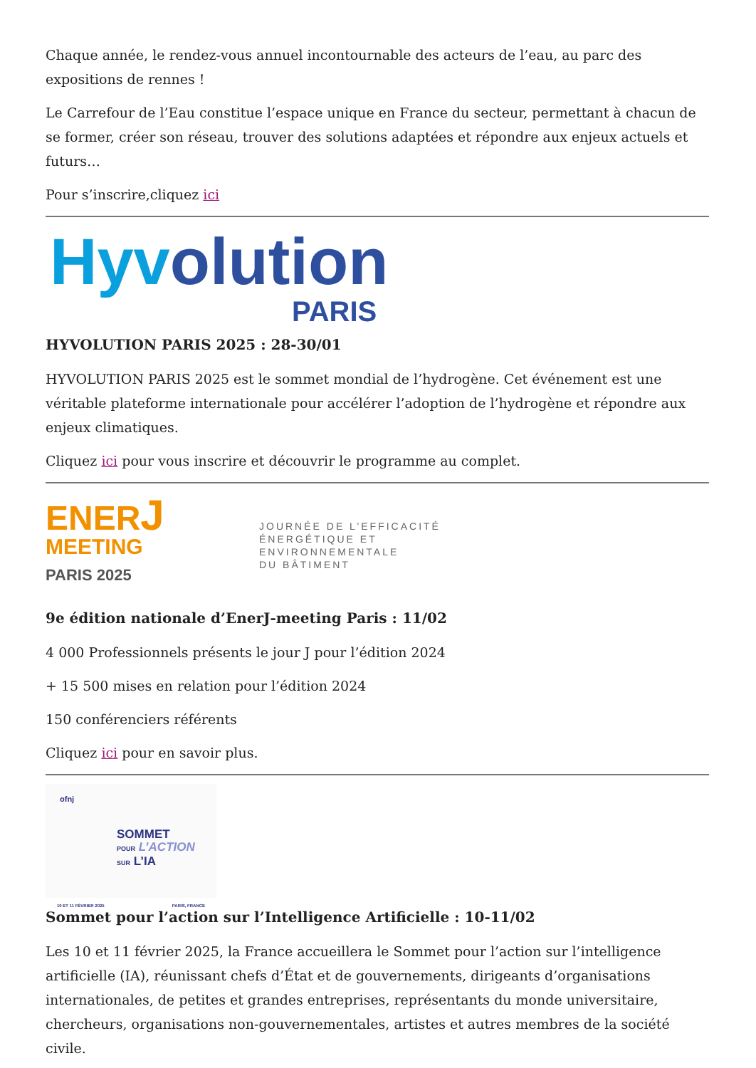Chaque année, le rendez-vous annuel incontournable des acteurs de l’eau, au parc des expositions de rennes !
Le Carrefour de l’Eau constitue l’espace unique en France du secteur, permettant à chacun de se former, créer son réseau, trouver des solutions adaptées et répondre aux enjeux actuels et futurs…
Pour s’inscrire,cliquez ici
Hyv olution
PARIS
HYVOLUTION PARIS 2025 : 28-30/01
HYVOLUTION PARIS 2025 est le sommet mondial de l’hydrogène. Cet événement est une véritable plateforme internationale pour accélérer l’adoption de l’hydrogène et répondre aux enjeux climatiques.
Cliquez ici pour vous inscrire et découvrir le programme au complet.
ENERJ
MEETING
PARIS 2025
JOURNÉE DE L’EFFICACITÉ
ÉNERGÉTIQUE ET
ENVIRONNEMENTALE
DU BÂTIMENT
9e édition nationale d’EnerJ-meeting Paris : 11/02
4 000 Professionnels présents le jour J pour l’édition 2024
+ 15 500 mises en relation pour l’édition 2024
150 conférenciers référents
Cliquez ici pour en savoir plus.
ofnj
SOMMET
POUR L’ACTION
SUR L’IA
10 ET 11 FÉVRIER 2025 PARIS, FRANCE
Sommet pour l’action sur l’Intelligence Artificielle : 10-11/02
Les 10 et 11 février 2025, la France accueillera le Sommet pour l’action sur l’intelligence artificielle (IA), réunissant chefs d’État et de gouvernements, dirigeants d’organisations internationales, de petites et grandes entreprises, représentants du monde universitaire, chercheurs, organisations non-gouvernementales, artistes et autres membres de la société civile.